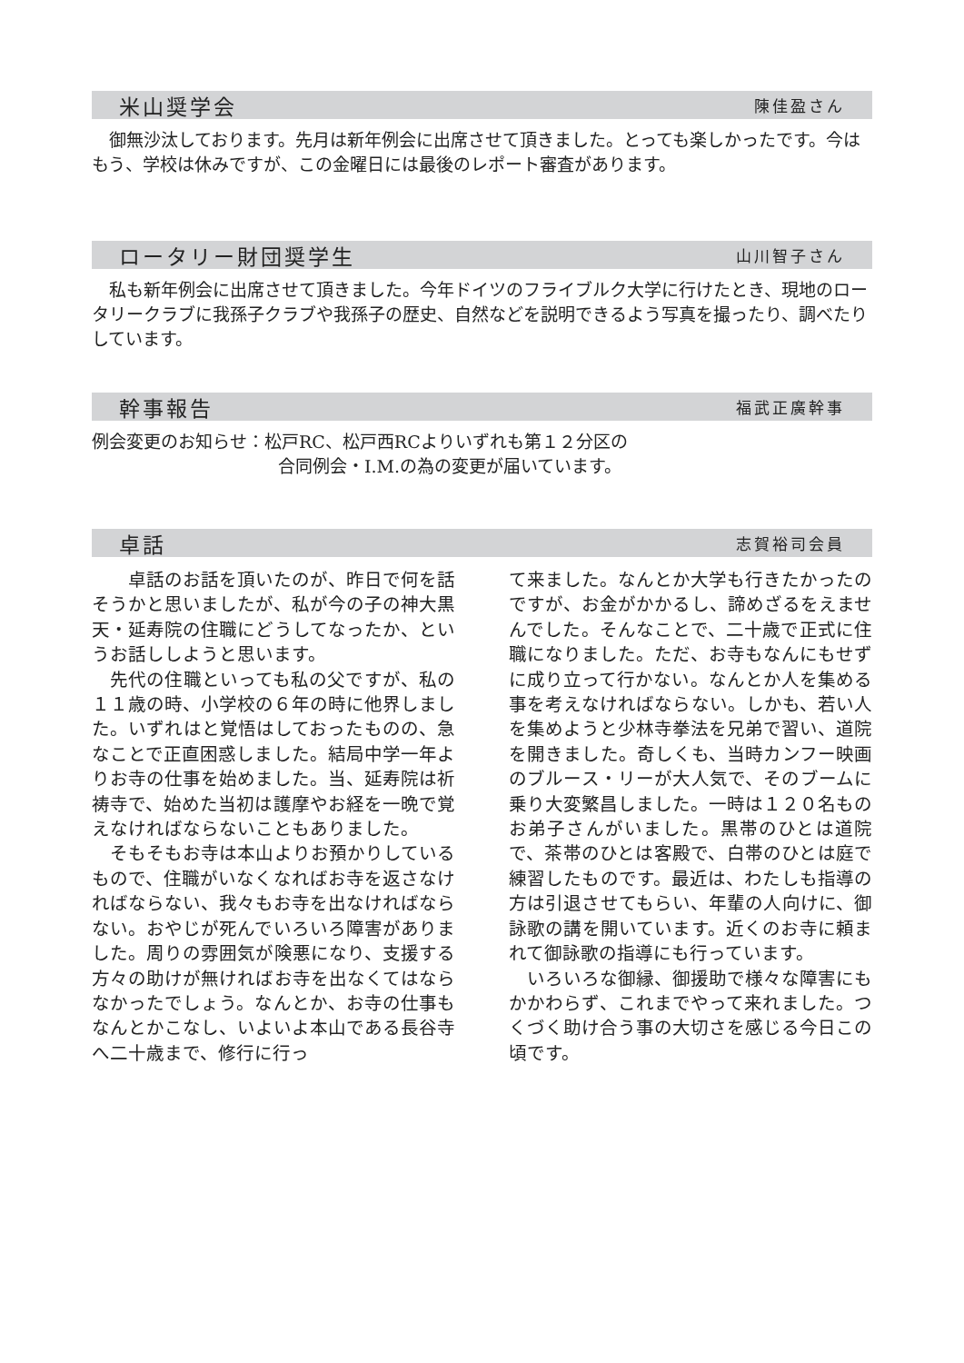米山奨学会 陳佳盈さん
　御無沙汰しております。先月は新年例会に出席させて頂きました。とっても楽しかったです。今はもう、学校は休みですが、この金曜日には最後のレポート審査があります。
ロータリー財団奨学生 山川智子さん
　私も新年例会に出席させて頂きました。今年ドイツのフライブルク大学に行けたとき、現地のロータリークラブに我孫子クラブや我孫子の歴史、自然などを説明できるよう写真を撮ったり、調べたりしています。
幹事報告 福武正廣幹事
例会変更のお知らせ：松戸RC、松戸西RCよりいずれも第１２分区の
合同例会・I.M.の為の変更が届いています。
卓話 志賀裕司会員
　　卓話のお話を頂いたのが、昨日で何を話そうかと思いましたが、私が今の子の神大黒天・延寿院の住職にどうしてなったか、というお話ししようと思います。
　先代の住職といっても私の父ですが、私の１１歳の時、小学校の６年の時に他界しました。いずれはと覚悟はしておったものの、急なことで正直困惑しました。結局中学一年よりお寺の仕事を始めました。当、延寿院は祈祷寺で、始めた当初は護摩やお経を一晩で覚えなければならないこともありました。
　そもそもお寺は本山よりお預かりしているもので、住職がいなくなればお寺を返さなければならない、我々もお寺を出なければならない。おやじが死んでいろいろ障害がありました。周りの雰囲気が険悪になり、支援する方々の助けが無ければお寺を出なくてはならなかったでしょう。なんとか、お寺の仕事もなんとかこなし、いよいよ本山である長谷寺へ二十歳まで、修行に行っ
て来ました。なんとか大学も行きたかったのですが、お金がかかるし、諦めざるをえませんでした。そんなことで、二十歳で正式に住職になりました。ただ、お寺もなんにもせずに成り立って行かない。なんとか人を集める事を考えなければならない。しかも、若い人を集めようと少林寺拳法を兄弟で習い、道院を開きました。奇しくも、当時カンフー映画のブルース・リーが大人気で、そのブームに乗り大変繁昌しました。一時は１２０名ものお弟子さんがいました。黒帯のひとは道院で、茶帯のひとは客殿で、白帯のひとは庭で練習したものです。最近は、わたしも指導の方は引退させてもらい、年輩の人向けに、御詠歌の講を開いています。近くのお寺に頼まれて御詠歌の指導にも行っています。
　いろいろな御縁、御援助で様々な障害にもかかわらず、これまでやって来れました。つくづく助け合う事の大切さを感じる今日この頃です。